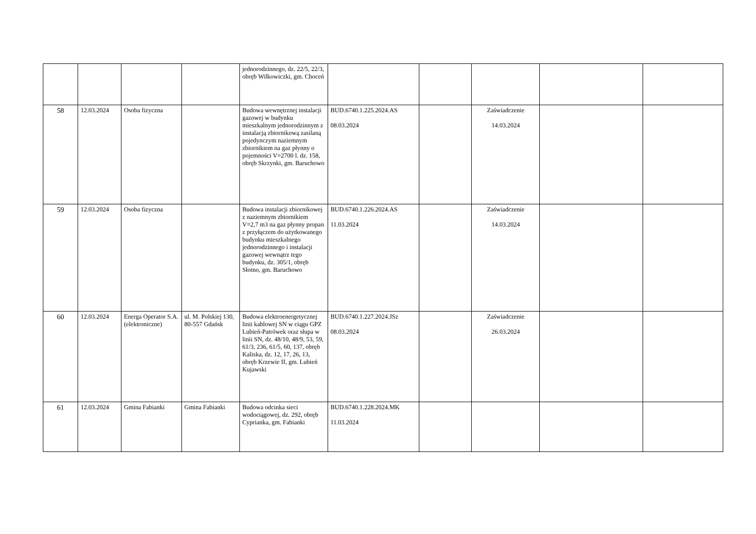| | | | | jednorodzinnego, dz. 22/5, 22/3, obręb Wilkowiczki, gm. Choceń | | | | | |
| 58 | 12.03.2024 | Osoba fizyczna | | Budowa wewnętrznej instalacji gazowej w budynku mieszkalnym jednorodzinnym z instalacją zbiornikową zasilaną pojedynczym naziemnym zbiornikiem na gaz płynny o pojemności V=2700 l. dz. 158, obręb Skrzynki, gm. Baruchowo | BUD.6740.1.225.2024.AS 08.03.2024 | | Zaświadczenie 14.03.2024 | | |
| 59 | 12.03.2024 | Osoba fizyczna | | Budowa instalacji zbiornikowej z naziemnym zbiornikiem V=2,7 m3 na gaz płynny propan z przyłączem do użytkowanego budynku mieszkalnego jednorodzinnego i instalacji gazowej wewnątrz tego budynku, dz. 305/1, obręb Słotno, gm. Baruchowo | BUD.6740.1.226.2024.AS 11.03.2024 | | Zaświadczenie 14.03.2024 | | |
| 60 | 12.03.2024 | Energa Operator S.A. (elektroniczne) | ul. M. Polskiej 130, 80-557 Gdańsk | Budowa elektroenergetycznej linii kablowej SN w ciągu GPZ Lubień-Patrówek oraz słupa w linii SN, dz. 48/10, 48/9, 53, 59, 61/3, 236, 61/5, 60, 137, obręb Kaliska, dz. 12, 17, 26, 13, obręb Krzewie II, gm. Lubień Kujawski | BUD.6740.1.227.2024.JSz 08.03.2024 | | Zaświadczenie 26.03.2024 | | |
| 61 | 12.03.2024 | Gmina Fabianki | Gmina Fabianki | Budowa odcinka sieci wodociągowej, dz. 292, obręb Cyprianka, gm. Fabianki | BUD.6740.1.228.2024.MK 11.03.2024 | | | | |